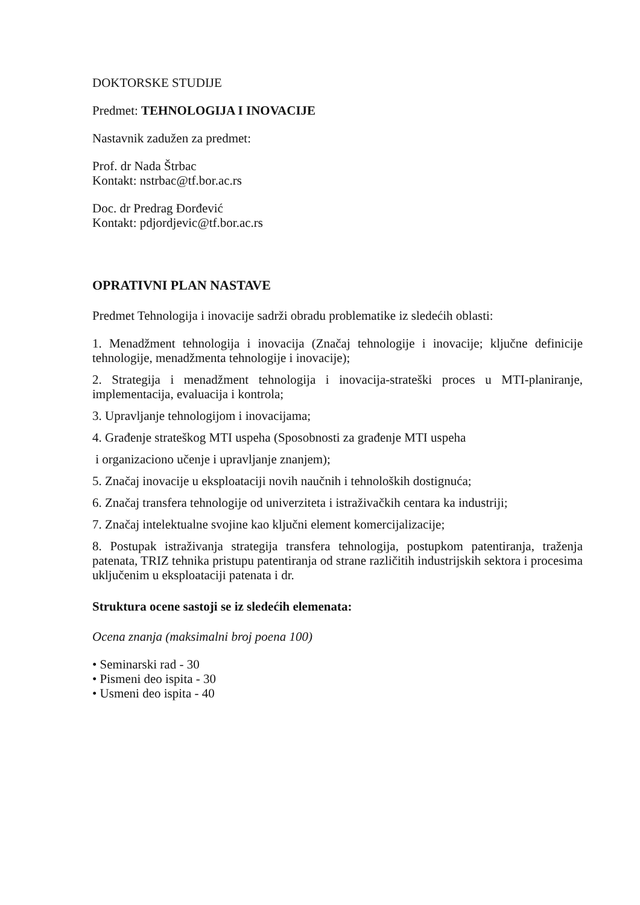DOKTORSKE STUDIJE
Predmet: TEHNOLOGIJA I INOVACIJE
Nastavnik zadužen za predmet:
Prof. dr Nada Štrbac
Kontakt: nstrbac@tf.bor.ac.rs
Doc. dr Predrag Đorđević
Kontakt: pdjordjevic@tf.bor.ac.rs
OPRATIVNI PLAN NASTAVE
Predmet Tehnologija i inovacije sadrži obradu problematike iz sledećih oblasti:
1. Menadžment tehnologija i inovacija (Značaj tehnologije i inovacije; ključne definicije tehnologije, menadžmenta tehnologije i inovacije);
2. Strategija i menadžment tehnologija i inovacija-strateški proces u MTI-planiranje, implementacija, evaluacija i kontrola;
3. Upravljanje tehnologijom i inovacijama;
4. Građenje strateškog MTI uspeha (Sposobnosti za građenje MTI uspeha
i organizaciono učenje i upravljanje znanjem);
5. Značaj inovacije u eksploataciji novih naučnih i tehnoloških dostignuća;
6. Značaj transfera tehnologije od univerziteta i istraživačkih centara ka industriji;
7. Značaj intelektualne svojine kao ključni element komercijalizacije;
8. Postupak istraživanja strategija transfera tehnologija, postupkom patentiranja, traženja patenata, TRIZ tehnika pristupu patentiranja od strane različitih industrijskih sektora i procesima uključenim u eksploataciji patenata i dr.
Struktura ocene sastoji se iz sledećih elemenata:
Ocena znanja (maksimalni broj poena 100)
• Seminarski rad - 30
• Pismeni deo ispita - 30
• Usmeni deo ispita - 40